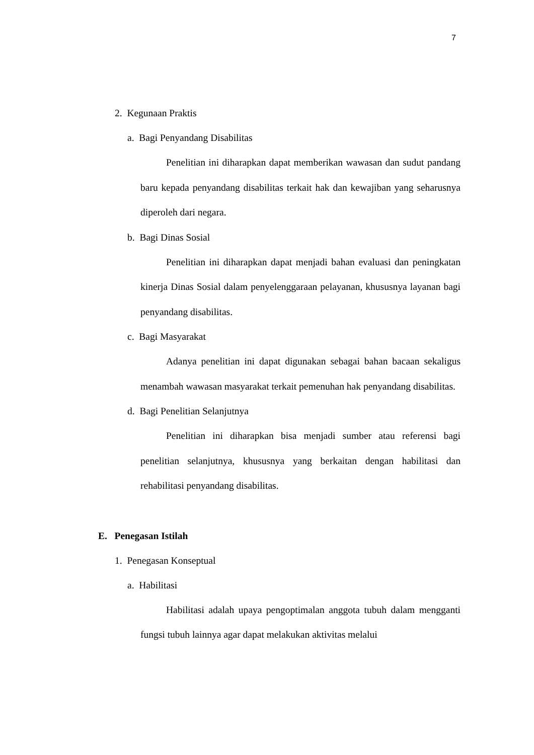7
2. Kegunaan Praktis
a. Bagi Penyandang Disabilitas
Penelitian ini diharapkan dapat memberikan wawasan dan sudut pandang baru kepada penyandang disabilitas terkait hak dan kewajiban yang seharusnya diperoleh dari negara.
b. Bagi Dinas Sosial
Penelitian ini diharapkan dapat menjadi bahan evaluasi dan peningkatan kinerja Dinas Sosial dalam penyelenggaraan pelayanan, khususnya layanan bagi penyandang disabilitas.
c. Bagi Masyarakat
Adanya penelitian ini dapat digunakan sebagai bahan bacaan sekaligus menambah wawasan masyarakat terkait pemenuhan hak penyandang disabilitas.
d. Bagi Penelitian Selanjutnya
Penelitian ini diharapkan bisa menjadi sumber atau referensi bagi penelitian selanjutnya, khususnya yang berkaitan dengan habilitasi dan rehabilitasi penyandang disabilitas.
E. Penegasan Istilah
1. Penegasan Konseptual
a. Habilitasi
Habilitasi adalah upaya pengoptimalan anggota tubuh dalam mengganti fungsi tubuh lainnya agar dapat melakukan aktivitas melalui